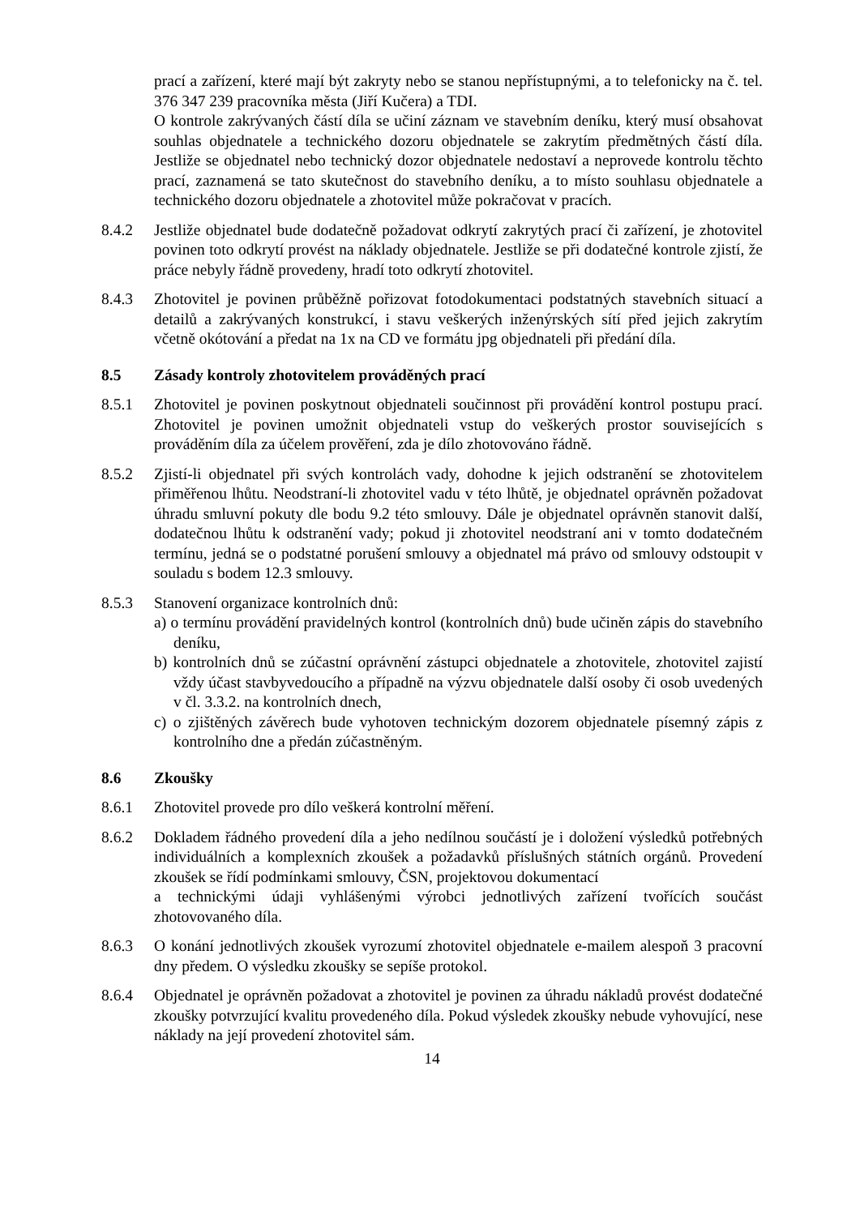prací a zařízení, které mají být zakryty nebo se stanou nepřístupnými, a to telefonicky na č. tel. 376 347 239 pracovníka města (Jiří Kučera) a TDI.
O kontrole zakrývaných částí díla se učiní záznam ve stavebním deníku, který musí obsahovat souhlas objednatele a technického dozoru objednatele se zakrytím předmětných částí díla. Jestliže se objednatel nebo technický dozor objednatele nedostaví a neprovede kontrolu těchto prací, zaznamená se tato skutečnost do stavebního deníku, a to místo souhlasu objednatele a technického dozoru objednatele a zhotovitel může pokračovat v pracích.
8.4.2 Jestliže objednatel bude dodatečně požadovat odkrytí zakrytých prací či zařízení, je zhotovitel povinen toto odkrytí provést na náklady objednatele. Jestliže se při dodatečné kontrole zjistí, že práce nebyly řádně provedeny, hradí toto odkrytí zhotovitel.
8.4.3 Zhotovitel je povinen průběžně pořizovat fotodokumentaci podstatných stavebních situací a detailů a zakrývaných konstrukcí, i stavu veškerých inženýrských sítí před jejich zakrytím včetně okótování a předat na 1x na CD ve formátu jpg objednateli při předání díla.
8.5 Zásady kontroly zhotovitelem prováděných prací
8.5.1 Zhotovitel je povinen poskytnout objednateli součinnost při provádění kontrol postupu prací. Zhotovitel je povinen umožnit objednateli vstup do veškerých prostor souvisejících s prováděním díla za účelem prověření, zda je dílo zhotovováno řádně.
8.5.2 Zjistí-li objednatel při svých kontrolách vady, dohodne k jejich odstranění se zhotovitelem přiměřenou lhůtu. Neodstraní-li zhotovitel vadu v této lhůtě, je objednatel oprávněn požadovat úhradu smluvní pokuty dle bodu 9.2 této smlouvy. Dále je objednatel oprávněn stanovit další, dodatečnou lhůtu k odstranění vady; pokud ji zhotovitel neodstraní ani v tomto dodatečném termínu, jedná se o podstatné porušení smlouvy a objednatel má právo od smlouvy odstoupit v souladu s bodem 12.3 smlouvy.
8.5.3 Stanovení organizace kontrolních dnů:
a) o termínu provádění pravidelných kontrol (kontrolních dnů) bude učiněn zápis do stavebního deníku,
b) kontrolních dnů se zúčastní oprávnění zástupci objednatele a zhotovitele, zhotovitel zajistí vždy účast stavbyvedoucího a případně na výzvu objednatele další osoby či osob uvedených v čl. 3.3.2. na kontrolních dnech,
c) o zjištěných závěrech bude vyhotoven technickým dozorem objednatele písemný zápis z kontrolního dne a předán zúčastněným.
8.6 Zkoušky
8.6.1 Zhotovitel provede pro dílo veškerá kontrolní měření.
8.6.2 Dokladem řádného provedení díla a jeho nedílnou součástí je i doložení výsledků potřebných individuálních a komplexních zkoušek a požadavků příslušných státních orgánů. Provedení zkoušek se řídí podmínkami smlouvy, ČSN, projektovou dokumentací
a technickými údaji vyhlášenými výrobci jednotlivých zařízení tvořících součást zhotovovaného díla.
8.6.3 O konání jednotlivých zkoušek vyrozumí zhotovitel objednatele e-mailem alespoň 3 pracovní dny předem. O výsledku zkoušky se sepíše protokol.
8.6.4 Objednatel je oprávněn požadovat a zhotovitel je povinen za úhradu nákladů provést dodatečné zkoušky potvrzující kvalitu provedeného díla. Pokud výsledek zkoušky nebude vyhovující, nese náklady na její provedení zhotovitel sám.
14